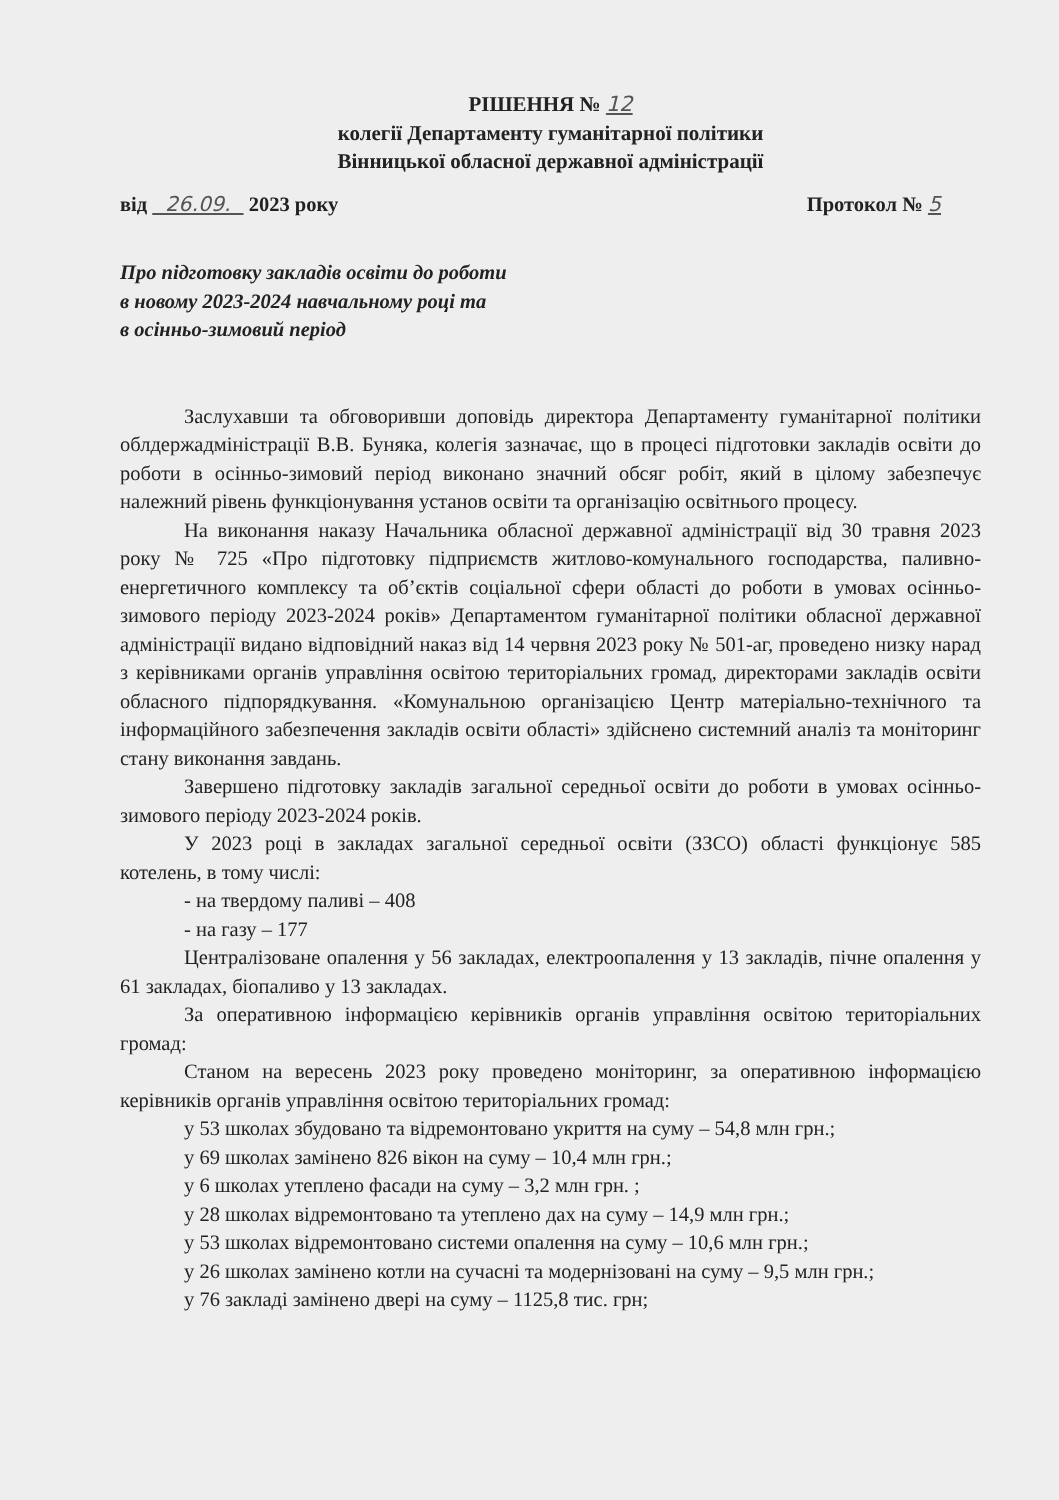РІШЕННЯ № 12
колегії Департаменту гуманітарної політики
Вінницької обласної державної адміністрації
від 26.09. 2023 року Протокол № 5
Про підготовку закладів освіти до роботи
в новому 2023-2024 навчальному році та
в осінньо-зимовий період
Заслухавши та обговоривши доповідь директора Департаменту гуманітарної політики облдержадміністрації В.В. Буняка, колегія зазначає, що в процесі підготовки закладів освіти до роботи в осінньо-зимовий період виконано значний обсяг робіт, який в цілому забезпечує належний рівень функціонування установ освіти та організацію освітнього процесу.
На виконання наказу Начальника обласної державної адміністрації від 30 травня 2023 року № 725 «Про підготовку підприємств житлово-комунального господарства, паливно-енергетичного комплексу та об’єктів соціальної сфери області до роботи в умовах осінньо-зимового періоду 2023-2024 років» Департаментом гуманітарної політики обласної державної адміністрації видано відповідний наказ від 14 червня 2023 року № 501-аг, проведено низку нарад з керівниками органів управління освітою територіальних громад, директорами закладів освіти обласного підпорядкування. «Комунальною організацією Центр матеріально-технічного та інформаційного забезпечення закладів освіти області» здійснено системний аналіз та моніторинг стану виконання завдань.
Завершено підготовку закладів загальної середньої освіти до роботи в умовах осінньо-зимового періоду 2023-2024 років.
У 2023 році в закладах загальної середньої освіти (ЗЗСО) області функціонує 585 котелень, в тому числі:
- на твердому паливі – 408
- на газу – 177
Централізоване опалення у 56 закладах, електроопалення у 13 закладів, пічне опалення у 61 закладах, біопаливо у 13 закладах.
За оперативною інформацією керівників органів управління освітою територіальних громад:
Станом на вересень 2023 року проведено моніторинг, за оперативною інформацією керівників органів управління освітою територіальних громад:
у 53 школах збудовано та відремонтовано укриття на суму – 54,8 млн грн.;
у 69 школах замінено 826 вікон на суму – 10,4 млн грн.;
у 6 школах утеплено фасади на суму – 3,2 млн грн. ;
у 28 школах відремонтовано та утеплено дах на суму – 14,9 млн грн.;
у 53 школах відремонтовано системи опалення на суму – 10,6 млн грн.;
у 26 школах замінено котли на сучасні та модернізовані на суму – 9,5 млн грн.;
у 76 закладі замінено двері на суму – 1125,8 тис. грн;